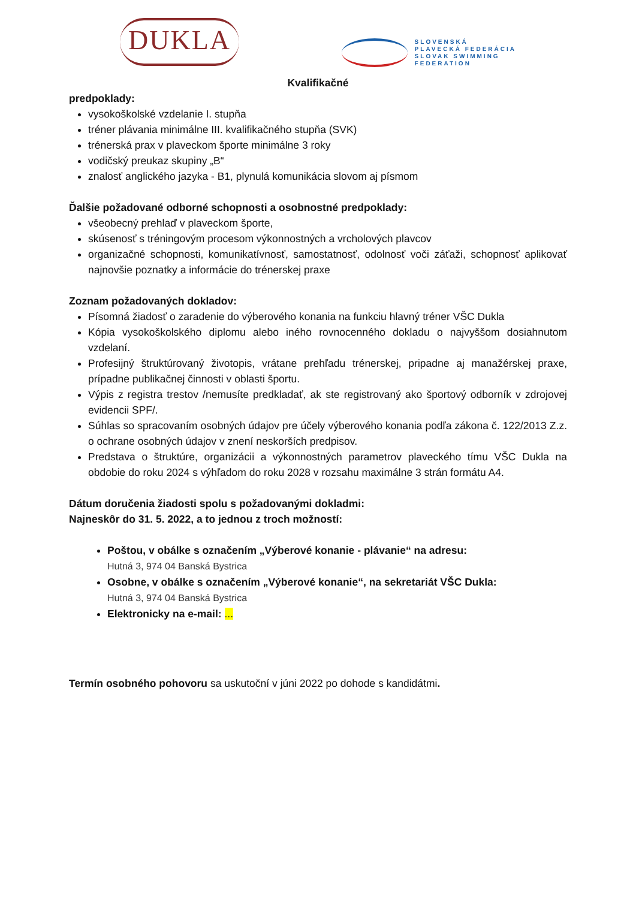DUKLA
SLOVENSKÁ
PLAVECKÁ FEDERÁCIA
SLOVAK SWIMMING
FEDERATION
Kvalifikačné
predpoklady:
vysokoškolské vzdelanie I. stupňa
tréner plávania minimálne III. kvalifikačného stupňa (SVK)
trénerská prax v plaveckom športe minimálne 3 roky
vodičský preukaz skupiny „B“
znalosť anglického jazyka - B1, plynulá komunikácia slovom aj písmom
Ďalšie požadované odborné schopnosti a osobnostné predpoklady:
všeobecný prehlaď v plaveckom športe,
skúsenosť s tréningovým procesom výkonnostných a vrcholových plavcov
organizačné schopnosti, komunikatívnosť, samostatnosť, odolnosť voči záťaži, schopnosť aplikovať najnovšie poznatky a informácie do trénerskej praxe
Zoznam požadovaných dokladov:
Písomná žiadosť o zaradenie do výberového konania na funkciu hlavný tréner VŠC Dukla
Kópia vysokoškolského diplomu alebo iného rovnocenného dokladu o najvyššom dosiahnutom vzdelaní.
Profesijný štruktúrovaný životopis, vrátane prehľadu trénerskej, pripadne aj manažérskej praxe, prípadne publikačnej činnosti v oblasti športu.
Výpis z registra trestov /nemusíte predkladať, ak ste registrovaný ako športový odborník v zdrojovej evidencii SPF/.
Súhlas so spracovaním osobných údajov pre účely výberového konania podľa zákona č. 122/2013 Z.z. o ochrane osobných údajov v znení neskorších predpisov.
Predstava o štruktúre, organizácii a výkonnostných parametrov plaveckého tímu VŠC Dukla na obdobie do roku 2024 s výhľadom do roku 2028 v rozsahu maximálne 3 strán formátu A4.
Dátum doručenia žiadosti spolu s požadovanými dokladmi:
Najneskôr do 31. 5. 2022, a to jednou z troch možností:
Poštou, v obálke s označením „Výberové konanie - plávanie“ na adresu:
Hutná 3, 974 04 Banská Bystrica
Osobne, v obálke s označením „Výberové konanie“, na sekretariát VŠC Dukla:
Hutná 3, 974 04 Banská Bystrica
Elektronicky na e-mail: ...
Termín osobného pohovoru sa uskutoční v júni 2022 po dohode s kandidátmi.